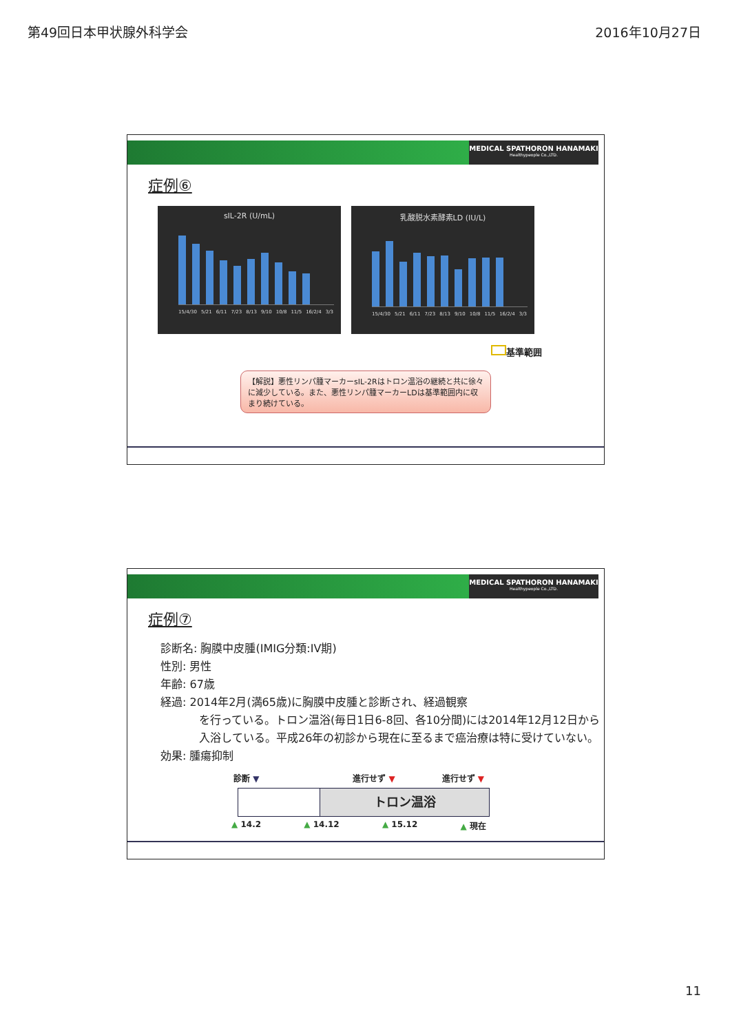第49回日本甲状腺外科学会 2016年10月27日
MEDICAL SPATHORON HANAMAKI
Healthypeople Co.,LTD.
症例⑥
sIL-2R (U/mL)
15/4/30 5/21 6/11 7/23 8/13 9/10 10/8 11/5 16/2/4 3/3
乳酸脱水素酵素LD (IU/L)
15/4/30 5/21 6/11 7/23 8/13 9/10 10/8 11/5 16/2/4 3/3
基準範囲
【解説】悪性リンパ腫マーカーsIL-2Rはトロン温浴の継続と共に徐々に減少している。また、悪性リンパ腫マーカーLDは基準範囲内に収まり続けている。
MEDICAL SPATHORON HANAMAKI
Healthypeople Co.,LTD.
症例⑦
診断名: 胸膜中皮腫(IMIG分類:IV期)
性別: 男性
年齢: 67歳
経過: 2014年2月(満65歳)に胸膜中皮腫と診断され、経過観察
を行っている。トロン温浴(毎日1日6-8回、各10分間)には2014年12月12日から入浴している。平成26年の初診から現在に至るまで癌治療は特に受けていない。
効果: 腫瘍抑制
診断 ▼ 進行せず ▼ 進行せず ▼
トロン温浴
▲ 14.2 ▲ 14.12 ▲ 15.12 ▲ 現在
11